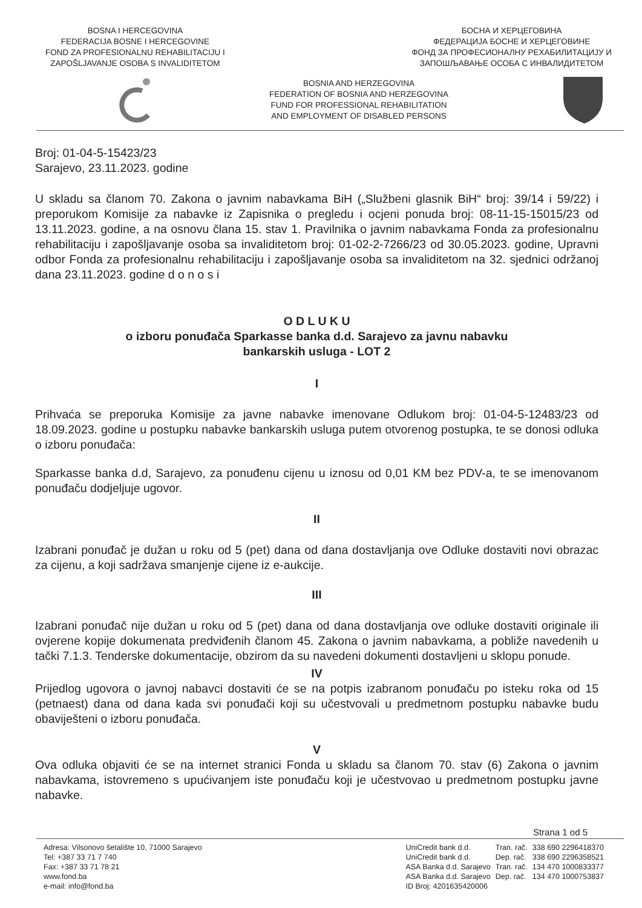BOSNA I HERCEGOVINA
FEDERACIJA BOSNE I HERCEGOVINE
FOND ZA PROFESIONALNU REHABILITACIJU I
ZAPOŠLJAVANJE OSOBA S INVALIDITETOM
БОСНА И ХЕРЦЕГОВИНА
ФЕДЕРАЦИЈА БОСНЕ И ХЕРЦЕГОВИНЕ
ФОНД ЗА ПРОФЕСИОНАЛНУ РЕХАБИЛИТАЦИЈУ И
ЗАПОШЉАВАЊЕ ОСОБА С ИНВАЛИДИТЕТОМ
BOSNIA AND HERZEGOVINA
FEDERATION OF BOSNIA AND HERZEGOVINA
FUND FOR PROFESSIONAL REHABILITATION
AND EMPLOYMENT OF DISABLED PERSONS
Broj: 01-04-5-15423/23
Sarajevo, 23.11.2023. godine
U skladu sa članom 70. Zakona o javnim nabavkama BiH („Službeni glasnik BiH“ broj: 39/14 i 59/22) i preporukom Komisije za nabavke iz Zapisnika o pregledu i ocjeni ponuda broj: 08-11-15-15015/23 od 13.11.2023. godine, a na osnovu člana 15. stav 1. Pravilnika o javnim nabavkama Fonda za profesionalnu rehabilitaciju i zapošljavanje osoba sa invaliditetom broj: 01-02-2-7266/23 od 30.05.2023. godine, Upravni odbor Fonda za profesionalnu rehabilitaciju i zapošljavanje osoba sa invaliditetom na 32. sjednici održanoj dana 23.11.2023. godine d o n o s i
O D L U K U
o izboru ponuđača Sparkasse banka d.d. Sarajevo za javnu nabavku
bankarskih usluga - LOT 2
I
Prihvaća se preporuka Komisije za javne nabavke imenovane Odlukom broj: 01-04-5-12483/23 od 18.09.2023. godine u postupku nabavke bankarskih usluga putem otvorenog postupka, te se donosi odluka o izboru ponuđača:
Sparkasse banka d.d, Sarajevo, za ponuđenu cijenu u iznosu od 0,01 KM bez PDV-a, te se imenovanom ponuđaču dodjeljuje ugovor.
II
Izabrani ponuđač je dužan u roku od 5 (pet) dana od dana dostavljanja ove Odluke dostaviti novi obrazac za cijenu, a koji sadržava smanjenje cijene iz e-aukcije.
III
Izabrani ponuđač nije dužan u roku od 5 (pet) dana od dana dostavljanja ove odluke dostaviti originale ili ovjerene kopije dokumenata predviđenih članom 45. Zakona o javnim nabavkama, a pobliže navedenih u tački 7.1.3. Tenderske dokumentacije, obzirom da su navedeni dokumenti dostavljeni u sklopu ponude.
IV
Prijedlog ugovora o javnoj nabavci dostaviti će se na potpis izabranom ponuđaču po isteku roka od 15 (petnaest) dana od dana kada svi ponuđači koji su učestvovali u predmetnom postupku nabavke budu obaviješteni o izboru ponuđača.
V
Ova odluka objaviti će se na internet stranici Fonda u skladu sa članom 70. stav (6) Zakona o javnim nabavkama, istovremeno s upućivanjem iste ponuđaču koji je učestvovao u predmetnom postupku javne nabavke.
Strana 1 od 5
Adresa: Vilsonovo šetalište 10, 71000 Sarajevo
Tel: +387 33 71 7 740
Fax: +387 33 71 78 21
www.fond.ba
e-mail: info@fond.ba
| UniCredit bank d.d. | Tran. rač. | 338 690 2296418370 |
| UniCredit bank d.d. | Dep. rač. | 338 690 2296358521 |
| ASA Banka d.d. Sarajevo | Tran. rač. | 134 470 1000833377 |
| ASA Banka d.d. Sarajevo | Dep. rač. | 134 470 1000753837 |
| ID Broj: 4201635420006 | | |